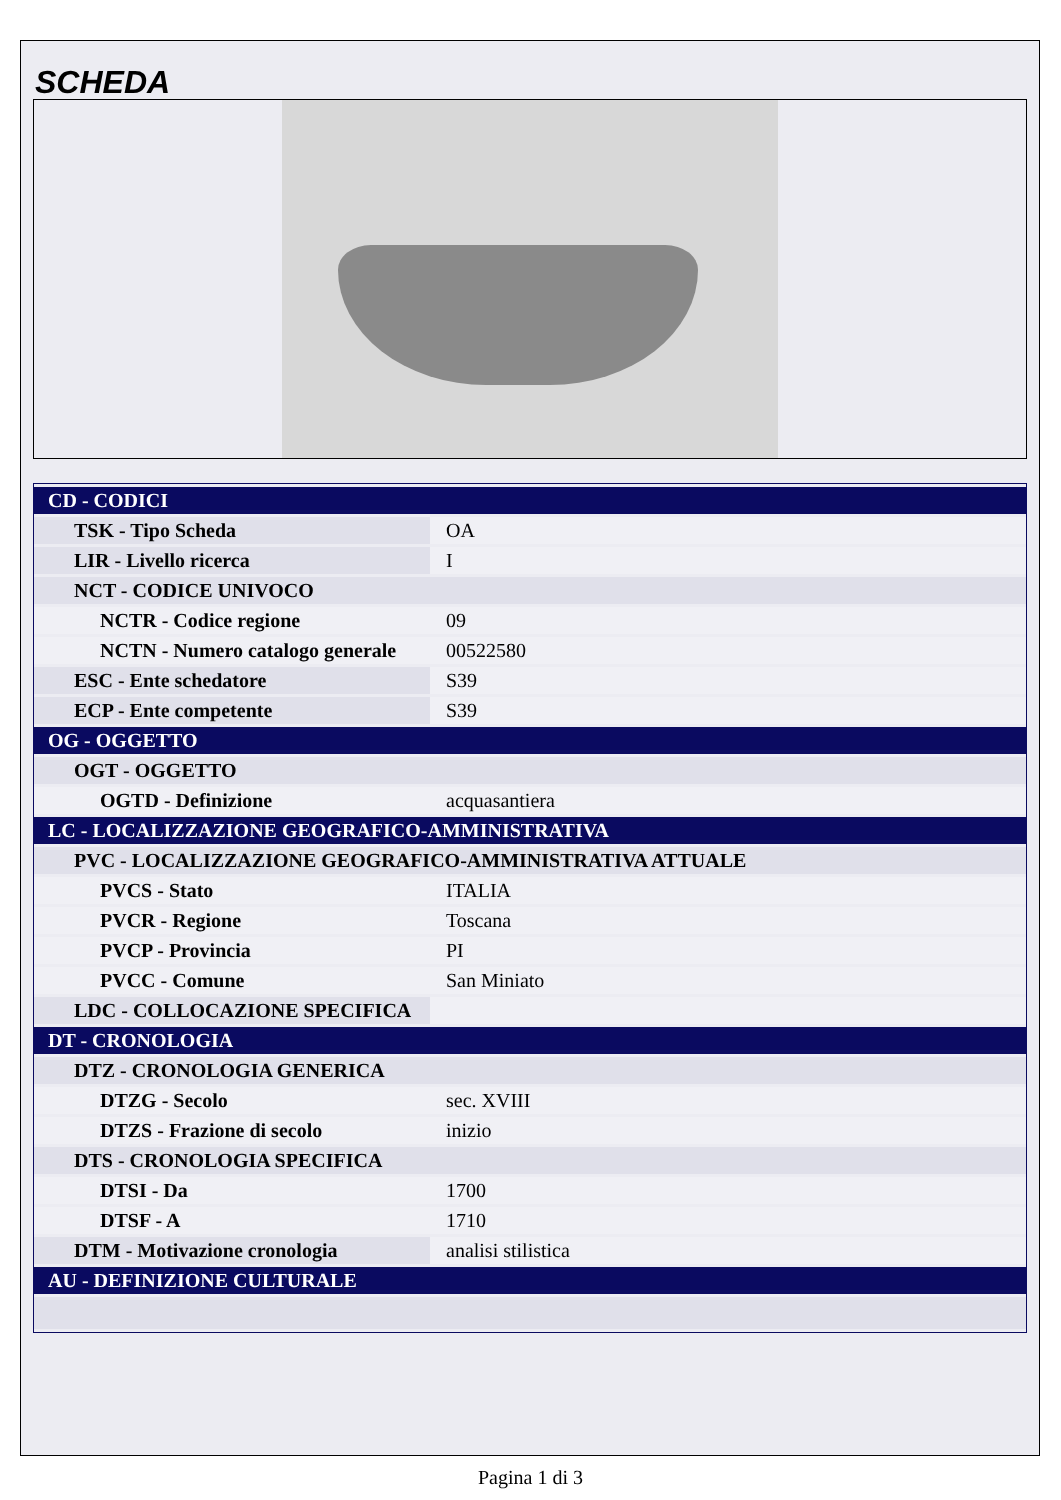SCHEDA
| CD - CODICI | |
| TSK - Tipo Scheda | OA |
| LIR - Livello ricerca | I |
| NCT - CODICE UNIVOCO | |
| NCTR - Codice regione | 09 |
| NCTN - Numero catalogo generale | 00522580 |
| ESC - Ente schedatore | S39 |
| ECP - Ente competente | S39 |
| OG - OGGETTO | |
| OGT - OGGETTO | |
| OGTD - Definizione | acquasantiera |
| LC - LOCALIZZAZIONE GEOGRAFICO-AMMINISTRATIVA | |
| PVC - LOCALIZZAZIONE GEOGRAFICO-AMMINISTRATIVA ATTUALE | |
| PVCS - Stato | ITALIA |
| PVCR - Regione | Toscana |
| PVCP - Provincia | PI |
| PVCC - Comune | San Miniato |
| LDC - COLLOCAZIONE SPECIFICA | |
| DT - CRONOLOGIA | |
| DTZ - CRONOLOGIA GENERICA | |
| DTZG - Secolo | sec. XVIII |
| DTZS - Frazione di secolo | inizio |
| DTS - CRONOLOGIA SPECIFICA | |
| DTSI - Da | 1700 |
| DTSF - A | 1710 |
| DTM - Motivazione cronologia | analisi stilistica |
| AU - DEFINIZIONE CULTURALE | |
Pagina 1 di 3